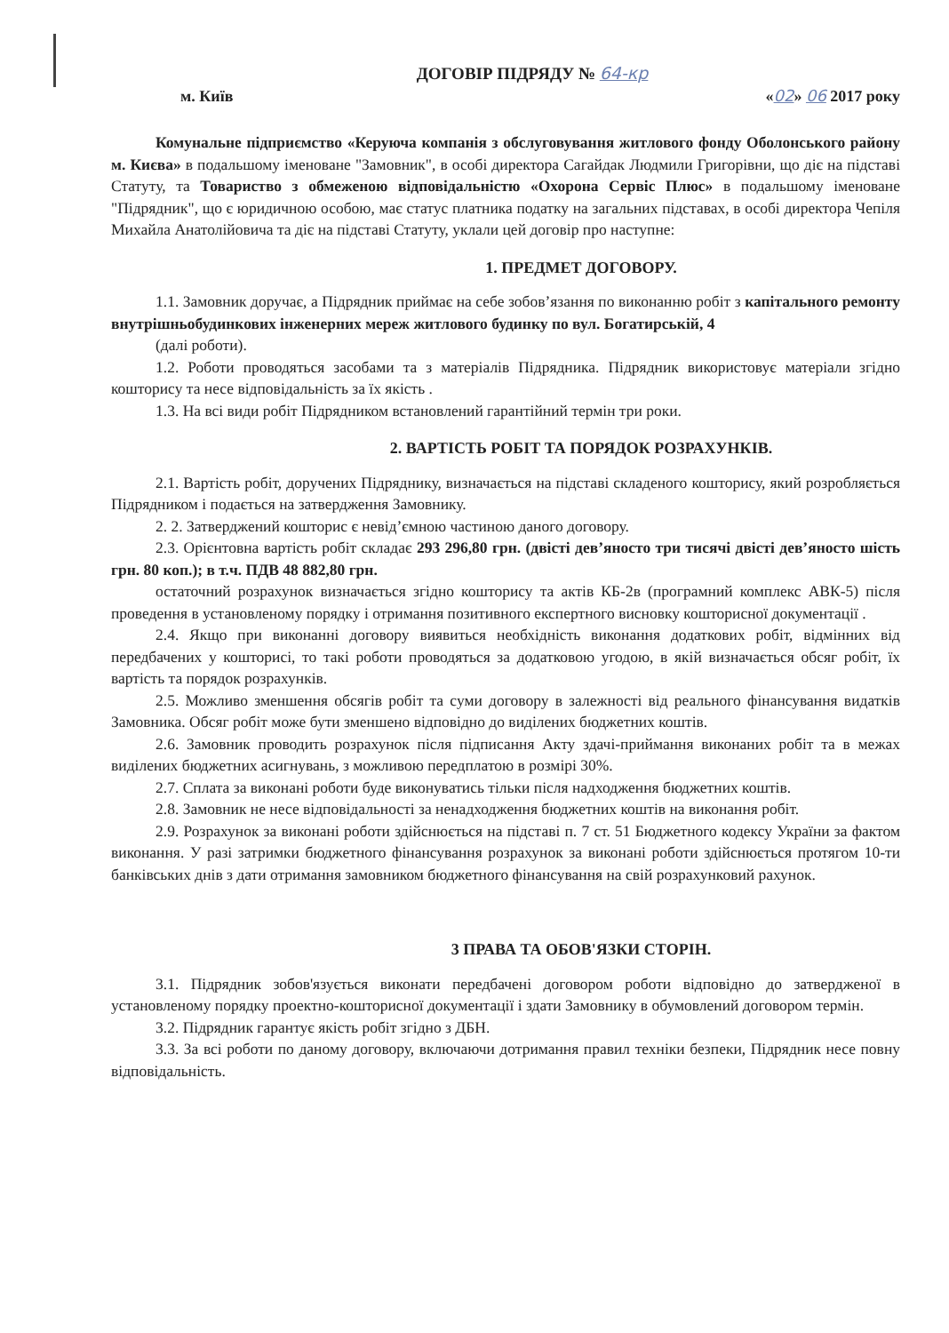ДОГОВІР ПІДРЯДУ № 64-кр
м. Київ «02» 06 2017 року
Комунальне підприємство «Керуюча компанія з обслуговування житлового фонду Оболонського району м. Києва» в подальшому іменоване "Замовник", в особі директора Сагайдак Людмили Григорівни, що діє на підставі Статуту, та Товариство з обмеженою відповідальністю «Охорона Сервіс Плюс» в подальшому іменоване "Підрядник", що є юридичною особою, має статус платника податку на загальних підставах, в особі директора Чепіля Михайла Анатолійовича та діє на підставі Статуту, уклали цей договір про наступне:
1. ПРЕДМЕТ ДОГОВОРУ.
1.1. Замовник доручає, а Підрядник приймає на себе зобов’язання по виконанню робіт з капітального ремонту внутрішньобудинкових інженерних мереж житлового будинку по вул. Богатирській, 4
(далі роботи).
1.2. Роботи проводяться засобами та з матеріалів Підрядника. Підрядник використовує матеріали згідно кошторису та несе відповідальність за їх якість .
1.3. На всі види робіт Підрядником встановлений гарантійний термін три роки.
2. ВАРТІСТЬ РОБІТ ТА ПОРЯДОК РОЗРАХУНКІВ.
2.1. Вартість робіт, доручених Підряднику, визначається на підставі складеного кошторису, який розробляється Підрядником і подається на затвердження Замовнику.
2. 2. Затверджений кошторис є невід’ємною частиною даного договору.
2.3. Орієнтовна вартість робіт складає 293 296,80 грн. (двісті дев’яносто три тисячі двісті дев’яносто шість грн. 80 коп.); в т.ч. ПДВ 48 882,80 грн.
остаточний розрахунок визначається згідно кошторису та актів КБ-2в (програмний комплекс АВК-5) після проведення в установленому порядку і отримання позитивного експертного висновку кошторисної документації .
2.4. Якщо при виконанні договору виявиться необхідність виконання додаткових робіт, відмінних від передбачених у кошторисі, то такі роботи проводяться за додатковою угодою, в якій визначається обсяг робіт, їх вартість та порядок розрахунків.
2.5. Можливо зменшення обсягів робіт та суми договору в залежності від реального фінансування видатків Замовника. Обсяг робіт може бути зменшено відповідно до виділених бюджетних коштів.
2.6. Замовник проводить розрахунок після підписання Акту здачі-приймання виконаних робіт та в межах виділених бюджетних асигнувань, з можливою передплатою в розмірі 30%.
2.7. Сплата за виконані роботи буде виконуватись тільки після надходження бюджетних коштів.
2.8. Замовник не несе відповідальності за ненадходження бюджетних коштів на виконання робіт.
2.9. Розрахунок за виконані роботи здійснюється на підставі п. 7 ст. 51 Бюджетного кодексу України за фактом виконання. У разі затримки бюджетного фінансування розрахунок за виконані роботи здійснюється протягом 10-ти банківських днів з дати отримання замовником бюджетного фінансування на свій розрахунковий рахунок.
3 ПРАВА ТА ОБОВ'ЯЗКИ СТОРІН.
3.1. Підрядник зобов'язується виконати передбачені договором роботи відповідно до затвердженої в установленому порядку проектно-кошторисної документації і здати Замовнику в обумовлений договором термін.
3.2. Підрядник гарантує якість робіт згідно з ДБН.
3.3. За всі роботи по даному договору, включаючи дотримання правил техніки безпеки, Підрядник несе повну відповідальність.